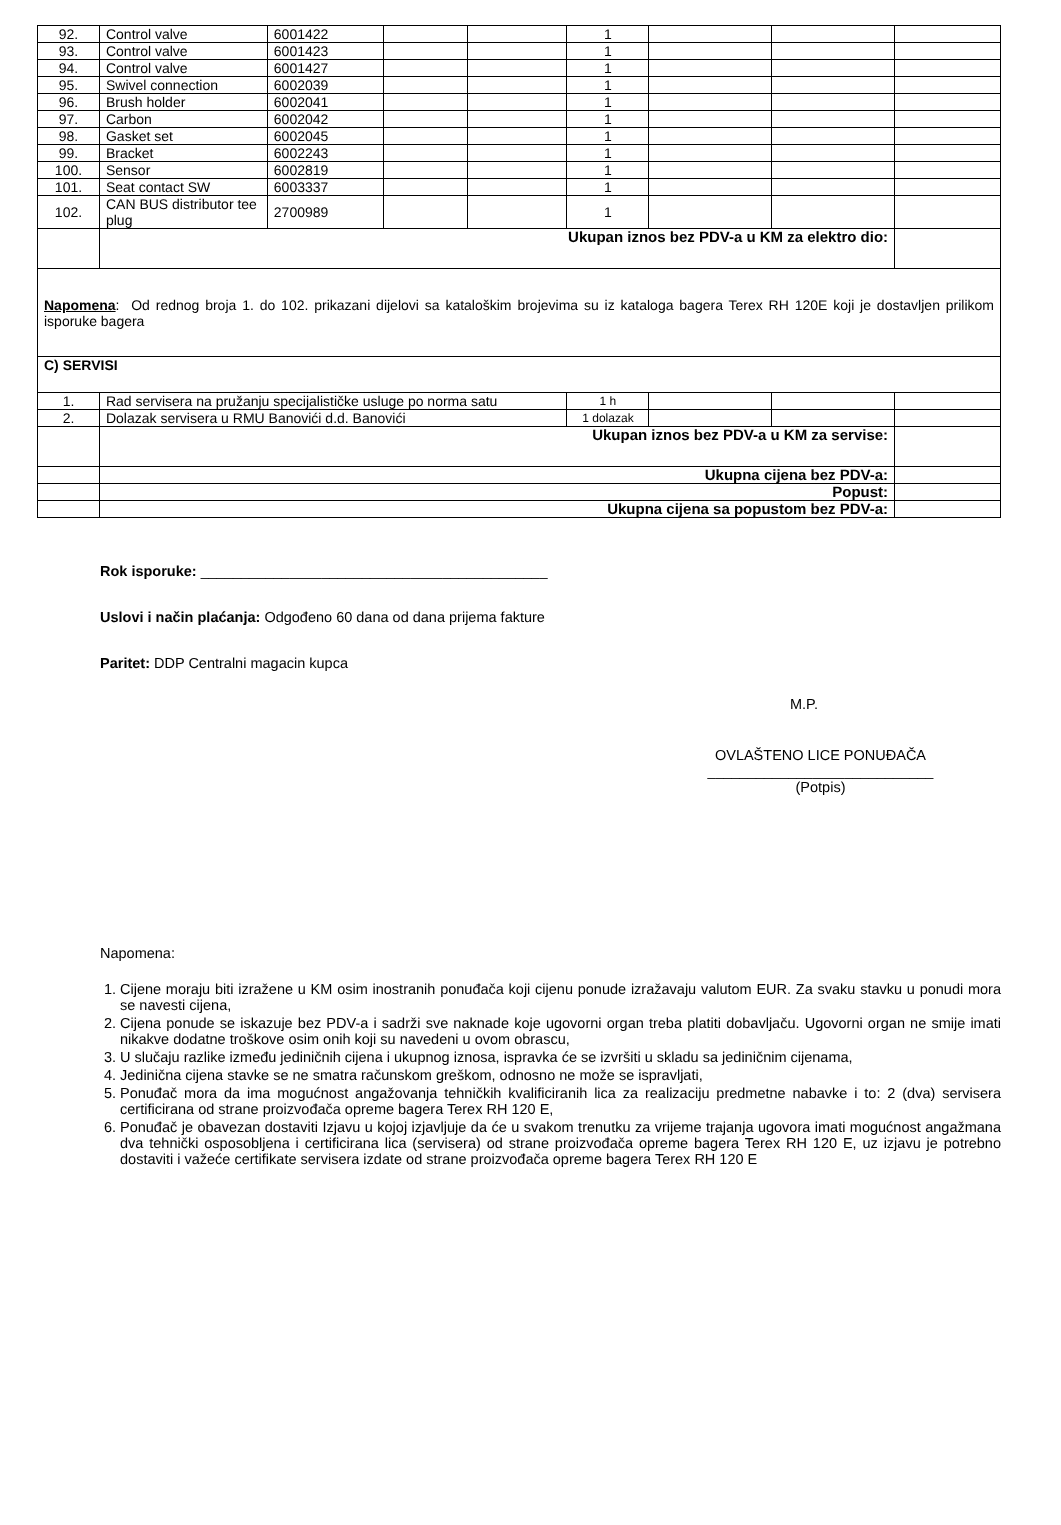| 92. | Control valve | 6001422 | | | 1 | | | |
| 93. | Control valve | 6001423 | | | 1 | | | |
| 94. | Control valve | 6001427 | | | 1 | | | |
| 95. | Swivel connection | 6002039 | | | 1 | | | |
| 96. | Brush holder | 6002041 | | | 1 | | | |
| 97. | Carbon | 6002042 | | | 1 | | | |
| 98. | Gasket set | 6002045 | | | 1 | | | |
| 99. | Bracket | 6002243 | | | 1 | | | |
| 100. | Sensor | 6002819 | | | 1 | | | |
| 101. | Seat contact SW | 6003337 | | | 1 | | | |
| 102. | CAN BUS distributor tee plug | 2700989 | | | 1 | | | |
| | Ukupan iznos bez PDV-a u KM za elektro dio: | | | | | | | |
| Napomena : Od rednog broja 1. do 102. prikazani dijelovi sa kataloškim brojevima su iz kataloga bagera Terex RH 120E koji je dostavljen prilikom isporuke bagera | | | | | | | | |
| C) SERVISI | | | | | | | | |
| 1. | Rad servisera na pružanju specijalističke usluge po norma satu | | | | 1 h | | | |
| 2. | Dolazak servisera u RMU Banovići d.d. Banovići | | | | 1 dolazak | | | |
| | Ukupan iznos bez PDV-a u KM za servise: | | | | | | | |
| | Ukupna cijena bez PDV-a: | | | | | | | |
| | Popust: | | | | | | | |
| | Ukupna cijena sa popustom bez PDV-a: | | | | | | | |
Rok isporuke: ___________________________________________
Uslovi i način plaćanja: Odgođeno 60 dana od dana prijema fakture
Paritet: DDP Centralni magacin kupca
M.P.
OVLAŠTENO LICE PONUĐAČA
____________________________
(Potpis)
Napomena:
1. Cijene moraju biti izražene u KM osim inostranih ponuđača koji cijenu ponude izražavaju valutom EUR. Za svaku stavku u ponudi mora se navesti cijena,
2. Cijena ponude se iskazuje bez PDV-a i sadrži sve naknade koje ugovorni organ treba platiti dobavljaču. Ugovorni organ ne smije imati nikakve dodatne troškove osim onih koji su navedeni u ovom obrascu,
3. U slučaju razlike između jediničnih cijena i ukupnog iznosa, ispravka će se izvršiti u skladu sa jediničnim cijenama,
4. Jedinična cijena stavke se ne smatra računskom greškom, odnosno ne može se ispravljati,
5. Ponuđač mora da ima mogućnost angažovanja tehničkih kvalificiranih lica za realizaciju predmetne nabavke i to: 2 (dva) servisera certificirana od strane proizvođača opreme bagera Terex RH 120 E,
6. Ponuđač je obavezan dostaviti Izjavu u kojoj izjavljuje da će u svakom trenutku za vrijeme trajanja ugovora imati mogućnost angažmana dva tehnički osposobljena i certificirana lica (servisera) od strane proizvođača opreme bagera Terex RH 120 E, uz izjavu je potrebno dostaviti i važeće certifikate servisera izdate od strane proizvođača opreme bagera Terex RH 120 E